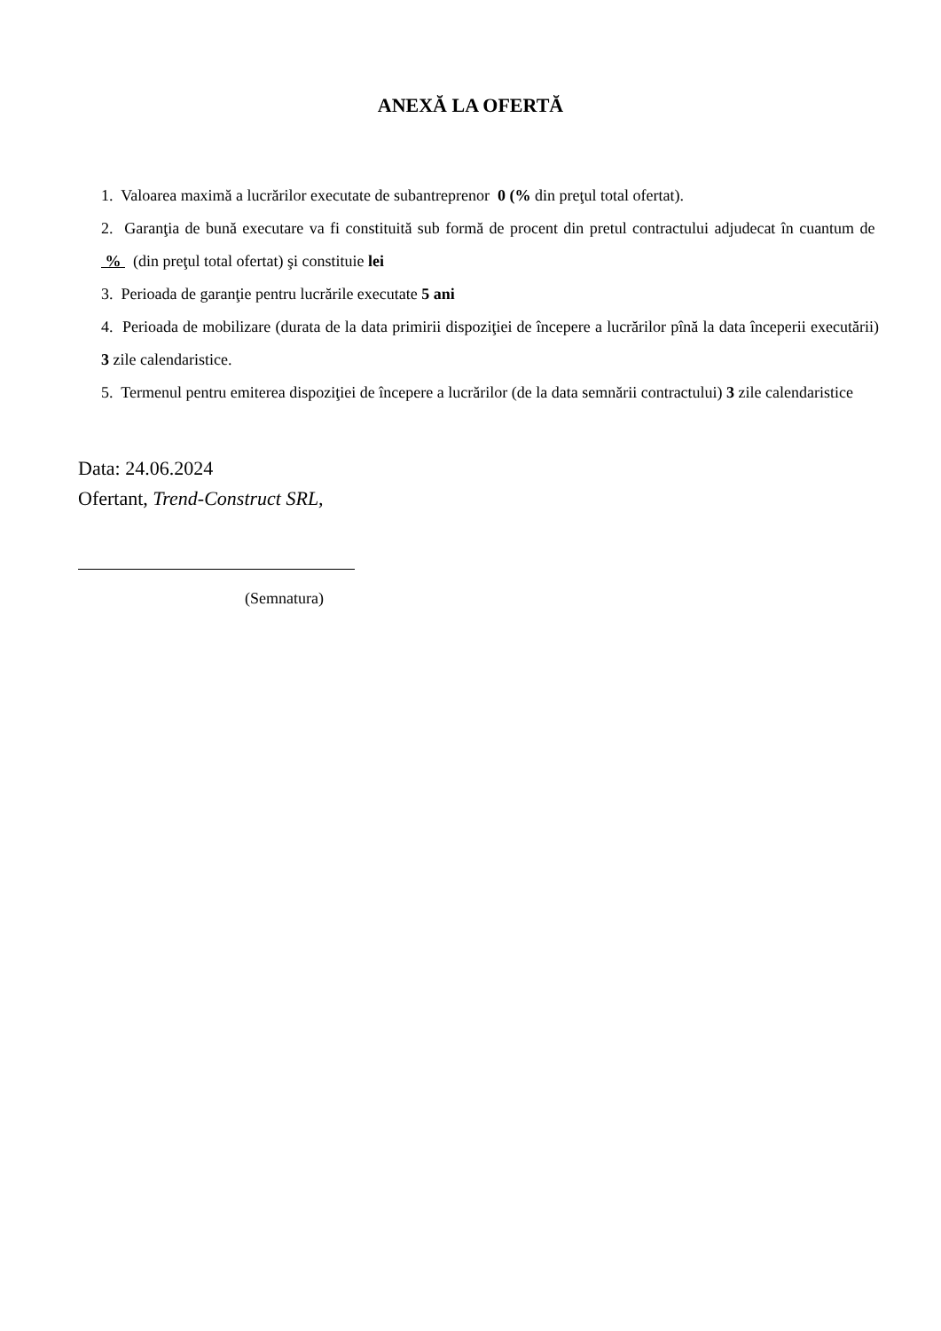ANEXĂ LA OFERTĂ
1. Valoarea maximă a lucrărilor executate de subantreprenor 0 (% din preţul total ofertat).
2. Garanţia de bună executare va fi constituită sub formă de procent din pretul contractului adjudecat în cuantum de % (din preţul total ofertat) şi constituie lei
3. Perioada de garanţie pentru lucrările executate 5 ani
4. Perioada de mobilizare (durata de la data primirii dispoziţiei de începere a lucrărilor pînă la data începerii executării) 3 zile calendaristice.
5. Termenul pentru emiterea dispoziţiei de începere a lucrărilor (de la data semnării contractului) 3 zile calendaristice
Data: 24.06.2024
Ofertant, Trend-Construct SRL,
(Semnatura)